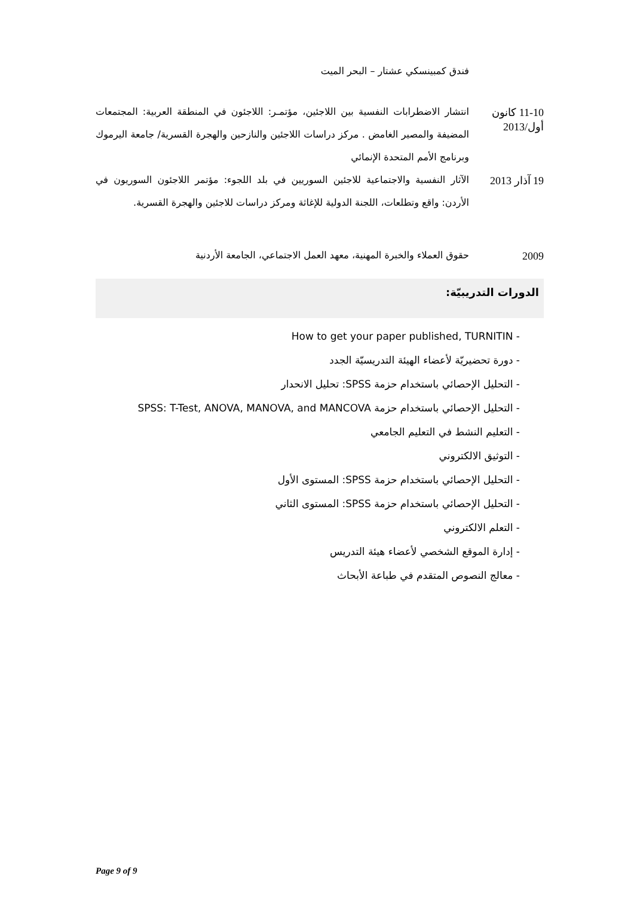فندق كمبينسكي عشتار – البحر الميت
11-10 كانون أول/2013
انتشار الاضطرابات النفسية بين اللاجئين، مؤتمـر: اللاجئون في المنطقة العربية: المجتمعات المضيفة والمصير الغامض . مركز دراسات اللاجئين والنازحين والهجرة القسرية/ جامعة اليرموك وبرنامج الأمم المتحدة الإنمائي
19 آذار 2013
الآثار النفسية والاجتماعية للاجئين السوريين في بلد اللجوء: مؤتمر اللاجئون السوريون في الأردن: واقع وتطلعات، اللجنة الدولية للإغاثة ومركز دراسات للاجئين والهجرة القسرية.
2009
حقوق العملاء والخبرة المهنية، معهد العمل الاجتماعي، الجامعة الأردنية
الدورات التدريبيّة:
- How to get your paper published, TURNITIN
- دورة تحضيريّة لأعضاء الهيئة التدريسيّة الجدد
- التحليل الإحصائي باستخدام حزمة SPSS: تحليل الانحدار
- التحليل الإحصائي باستخدام حزمة SPSS: T-Test, ANOVA, MANOVA, and MANCOVA
- التعليم النشط في التعليم الجامعي
- التوثيق الالكتروني
- التحليل الإحصائي باستخدام حزمة SPSS: المستوى الأول
- التحليل الإحصائي باستخدام حزمة SPSS: المستوى الثاني
- التعلم الالكتروني
- إدارة الموقع الشخصي لأعضاء هيئة التدريس
- معالج النصوص المتقدم في طباعة الأبحاث
Page 9 of 9